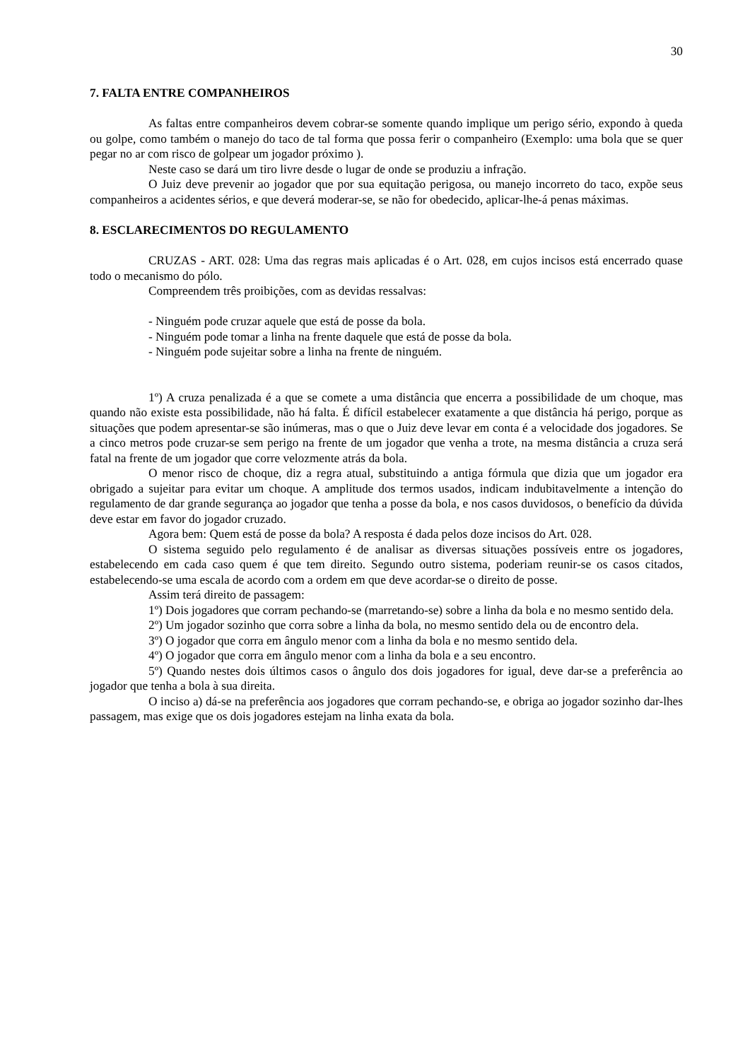30
7. FALTA ENTRE COMPANHEIROS
As faltas entre companheiros devem cobrar-se somente quando implique um perigo sério, expondo à queda ou golpe, como também o manejo do taco de tal forma que possa ferir o companheiro (Exemplo: uma bola que se quer pegar no ar com risco de golpear um jogador próximo ).
Neste caso se dará um tiro livre desde o lugar de onde se produziu a infração.
O Juiz deve prevenir ao jogador que por sua equitação perigosa, ou manejo incorreto do taco, expõe seus companheiros a acidentes sérios, e que deverá moderar-se, se não for obedecido, aplicar-lhe-á penas máximas.
8. ESCLARECIMENTOS DO REGULAMENTO
CRUZAS - ART. 028: Uma das regras mais aplicadas é o Art. 028, em cujos incisos está encerrado quase todo o mecanismo do pólo.
Compreendem três proibições, com as devidas ressalvas:
- Ninguém pode cruzar aquele que está de posse da bola.
- Ninguém pode tomar a linha na frente daquele que está de posse da bola.
- Ninguém pode sujeitar sobre a linha na frente de ninguém.
1º) A cruza penalizada é a que se comete a uma distância que encerra a possibilidade de um choque, mas quando não existe esta possibilidade, não há falta. É difícil estabelecer exatamente a que distância há perigo, porque as situações que podem apresentar-se são inúmeras, mas o que o Juiz deve levar em conta é a velocidade dos jogadores. Se a cinco metros pode cruzar-se sem perigo na frente de um jogador que venha a trote, na mesma distância a cruza será fatal na frente de um jogador que corre velozmente atrás da bola.
O menor risco de choque, diz a regra atual, substituindo a antiga fórmula que dizia que um jogador era obrigado a sujeitar para evitar um choque. A amplitude dos termos usados, indicam indubitavelmente a intenção do regulamento de dar grande segurança ao jogador que tenha a posse da bola, e nos casos duvidosos, o benefício da dúvida deve estar em favor do jogador cruzado.
Agora bem: Quem está de posse da bola? A resposta é dada pelos doze incisos do Art. 028.
O sistema seguido pelo regulamento é de analisar as diversas situações possíveis entre os jogadores, estabelecendo em cada caso quem é que tem direito. Segundo outro sistema, poderiam reunir-se os casos citados, estabelecendo-se uma escala de acordo com a ordem em que deve acordar-se o direito de posse.
Assim terá direito de passagem:
1º) Dois jogadores que corram pechando-se (marretando-se) sobre a linha da bola e no mesmo sentido dela.
2º) Um jogador sozinho que corra sobre a linha da bola, no mesmo sentido dela ou de encontro dela.
3º) O jogador que corra em ângulo menor com a linha da bola e no mesmo sentido dela.
4º) O jogador que corra em ângulo menor com a linha da bola e a seu encontro.
5º) Quando nestes dois últimos casos o ângulo dos dois jogadores for igual, deve dar-se a preferência ao jogador que tenha a bola à sua direita.
O inciso a) dá-se na preferência aos jogadores que corram pechando-se, e obriga ao jogador sozinho dar-lhes passagem, mas exige que os dois jogadores estejam na linha exata da bola.